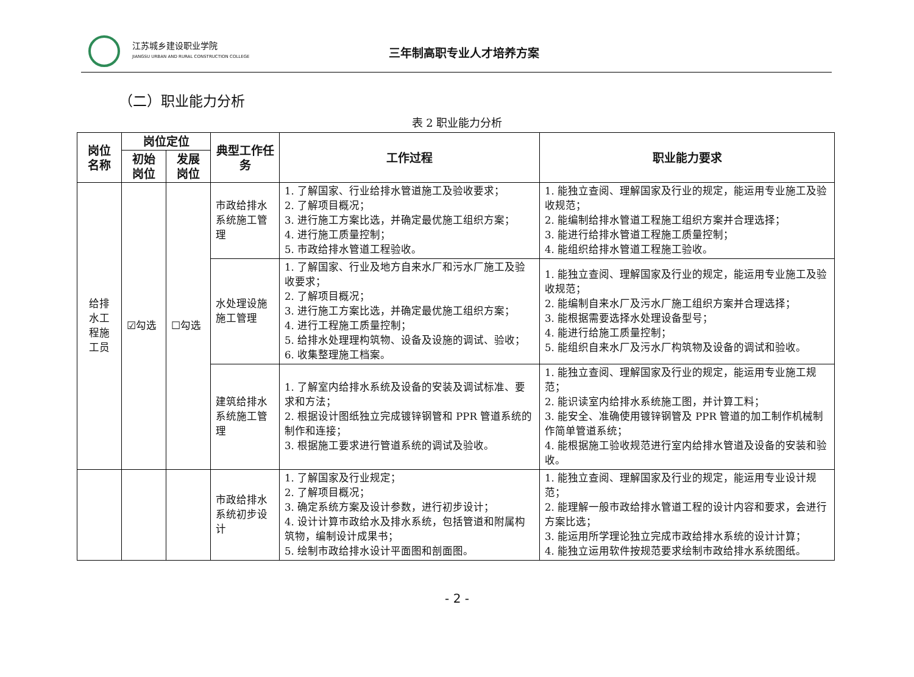江苏城乡建设职业学院
JIANGSU URBAN AND RURAL CONSTRUCTION COLLEGE
三年制高职专业人才培养方案
（二）职业能力分析
表 2 职业能力分析
| 岗位名称 | 岗位定位 | | 典型工作任务 | 工作过程 | 职业能力要求 |
| --- | --- | --- | --- | --- | --- |
| | 初始岗位 | 发展岗位 | | | |
| 给排 水工 程施 工员 | ☑勾选 | ☐勾选 | 市政给排水系统施工管理 | 1. 了解国家、行业给排水管道施工及验收要求； 2. 了解项目概况； 3. 进行施工方案比选，并确定最优施工组织方案； 4. 进行施工质量控制； 5. 市政给排水管道工程验收。 | 1. 能独立查阅、理解国家及行业的规定，能运用专业施工及验收规范； 2. 能编制给排水管道工程施工组织方案并合理选择； 3. 能进行给排水管道工程施工质量控制； 4. 能组织给排水管道工程施工验收。 |
| | | | 水处理设施施工管理 | 1. 了解国家、行业及地方自来水厂和污水厂施工及验收要求； 2. 了解项目概况； 3. 进行施工方案比选，并确定最优施工组织方案； 4. 进行工程施工质量控制； 5. 给排水处理理构筑物、设备及设施的调试、验收； 6. 收集整理施工档案。 | 1. 能独立查阅、理解国家及行业的规定，能运用专业施工及验收规范； 2. 能编制自来水厂及污水厂施工组织方案并合理选择； 3. 能根据需要选择水处理设备型号； 4. 能进行给施工质量控制； 5. 能组织自来水厂及污水厂构筑物及设备的调试和验收。 |
| | | | 建筑给排水系统施工管理 | 1. 了解室内给排水系统及设备的安装及调试标准、要求和方法； 2. 根据设计图纸独立完成镀锌钢管和 PPR 管道系统的制作和连接； 3. 根据施工要求进行管道系统的调试及验收。 | 1. 能独立查阅、理解国家及行业的规定，能运用专业施工规范； 2. 能识读室内给排水系统施工图，并计算工料； 3. 能安全、准确使用镀锌钢管及 PPR 管道的加工制作机械制作简单管道系统； 4. 能根据施工验收规范进行室内给排水管道及设备的安装和验收。 |
| | | | 市政给排水系统初步设计 | 1. 了解国家及行业规定； 2. 了解项目概况； 3. 确定系统方案及设计参数，进行初步设计； 4. 设计计算市政给水及排水系统，包括管道和附属构筑物，编制设计成果书； 5. 绘制市政给排水设计平面图和剖面图。 | 1. 能独立查阅、理解国家及行业的规定，能运用专业设计规范； 2. 能理解一般市政给排水管道工程的设计内容和要求，会进行方案比选； 3. 能运用所学理论独立完成市政给排水系统的设计计算； 4. 能独立运用软件按规范要求绘制市政给排水系统图纸。 |
- 2 -